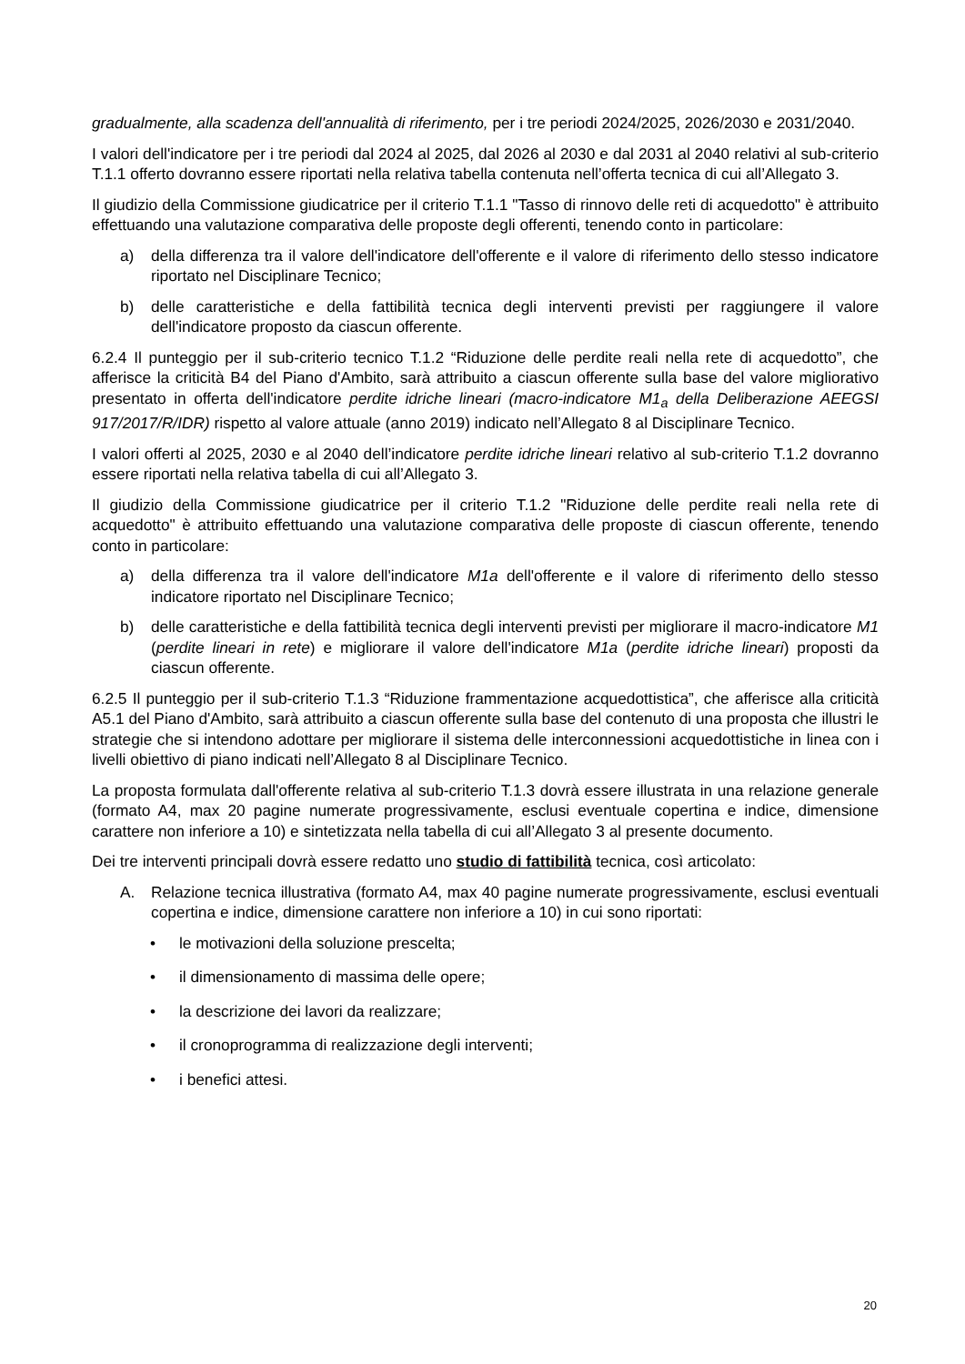gradualmente, alla scadenza dell'annualità di riferimento, per i tre periodi 2024/2025, 2026/2030 e 2031/2040.
I valori dell'indicatore per i tre periodi dal 2024 al 2025, dal 2026 al 2030 e dal 2031 al 2040 relativi al sub-criterio T.1.1 offerto dovranno essere riportati nella relativa tabella contenuta nell’offerta tecnica di cui all’Allegato 3.
Il giudizio della Commissione giudicatrice per il criterio T.1.1 "Tasso di rinnovo delle reti di acquedotto" è attribuito effettuando una valutazione comparativa delle proposte degli offerenti, tenendo conto in particolare:
a) della differenza tra il valore dell'indicatore dell'offerente e il valore di riferimento dello stesso indicatore riportato nel Disciplinare Tecnico;
b) delle caratteristiche e della fattibilità tecnica degli interventi previsti per raggiungere il valore dell'indicatore proposto da ciascun offerente.
6.2.4 Il punteggio per il sub-criterio tecnico T.1.2 “Riduzione delle perdite reali nella rete di acquedotto”, che afferisce la criticità B4 del Piano d'Ambito, sarà attribuito a ciascun offerente sulla base del valore migliorativo presentato in offerta dell'indicatore perdite idriche lineari (macro-indicatore M1<sub>a</sub> della Deliberazione AEEGSI 917/2017/R/IDR) rispetto al valore attuale (anno 2019) indicato nell’Allegato 8 al Disciplinare Tecnico.
I valori offerti al 2025, 2030 e al 2040 dell’indicatore perdite idriche lineari relativo al sub-criterio T.1.2 dovranno essere riportati nella relativa tabella di cui all’Allegato 3.
Il giudizio della Commissione giudicatrice per il criterio T.1.2 "Riduzione delle perdite reali nella rete di acquedotto" è attribuito effettuando una valutazione comparativa delle proposte di ciascun offerente, tenendo conto in particolare:
a) della differenza tra il valore dell'indicatore M1a dell'offerente e il valore di riferimento dello stesso indicatore riportato nel Disciplinare Tecnico;
b) delle caratteristiche e della fattibilità tecnica degli interventi previsti per migliorare il macro-indicatore M1 (perdite lineari in rete) e migliorare il valore dell'indicatore M1a (perdite idriche lineari) proposti da ciascun offerente.
6.2.5 Il punteggio per il sub-criterio T.1.3 “Riduzione frammentazione acquedottistica”, che afferisce alla criticità A5.1 del Piano d'Ambito, sarà attribuito a ciascun offerente sulla base del contenuto di una proposta che illustri le strategie che si intendono adottare per migliorare il sistema delle interconnessioni acquedottistiche in linea con i livelli obiettivo di piano indicati nell’Allegato 8 al Disciplinare Tecnico.
La proposta formulata dall'offerente relativa al sub-criterio T.1.3 dovrà essere illustrata in una relazione generale (formato A4, max 20 pagine numerate progressivamente, esclusi eventuale copertina e indice, dimensione carattere non inferiore a 10) e sintetizzata nella tabella di cui all’Allegato 3 al presente documento.
Dei tre interventi principali dovrà essere redatto uno studio di fattibilità tecnica, così articolato:
A. Relazione tecnica illustrativa (formato A4, max 40 pagine numerate progressivamente, esclusi eventuali copertina e indice, dimensione carattere non inferiore a 10) in cui sono riportati:
• le motivazioni della soluzione prescelta;
• il dimensionamento di massima delle opere;
• la descrizione dei lavori da realizzare;
• il cronoprogramma di realizzazione degli interventi;
• i benefici attesi.
20